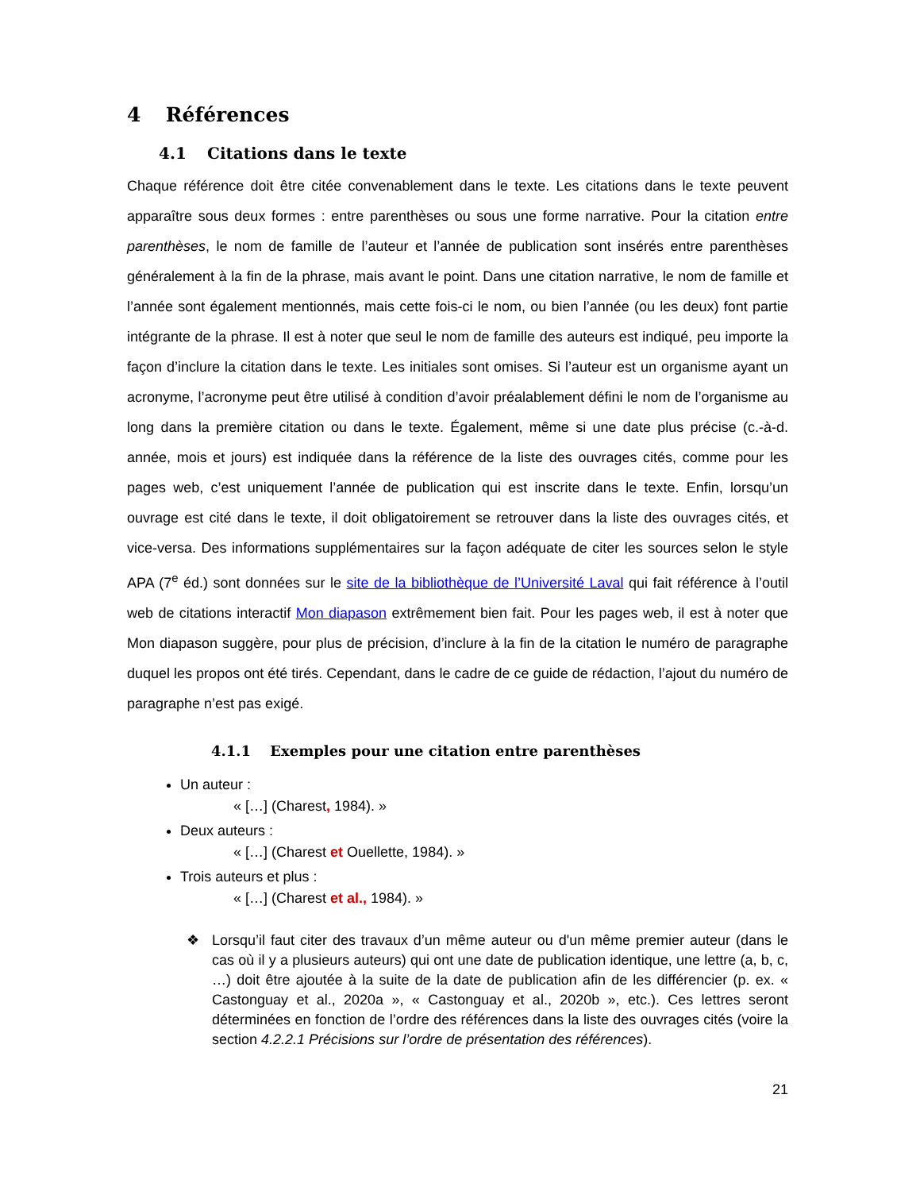4 Références
4.1 Citations dans le texte
Chaque référence doit être citée convenablement dans le texte. Les citations dans le texte peuvent apparaître sous deux formes : entre parenthèses ou sous une forme narrative. Pour la citation entre parenthèses, le nom de famille de l’auteur et l’année de publication sont insérés entre parenthèses généralement à la fin de la phrase, mais avant le point. Dans une citation narrative, le nom de famille et l’année sont également mentionnés, mais cette fois-ci le nom, ou bien l’année (ou les deux) font partie intégrante de la phrase. Il est à noter que seul le nom de famille des auteurs est indiqué, peu importe la façon d’inclure la citation dans le texte. Les initiales sont omises. Si l’auteur est un organisme ayant un acronyme, l’acronyme peut être utilisé à condition d’avoir préalablement défini le nom de l’organisme au long dans la première citation ou dans le texte. Également, même si une date plus précise (c.-à-d. année, mois et jours) est indiquée dans la référence de la liste des ouvrages cités, comme pour les pages web, c’est uniquement l’année de publication qui est inscrite dans le texte. Enfin, lorsqu’un ouvrage est cité dans le texte, il doit obligatoirement se retrouver dans la liste des ouvrages cités, et vice-versa. Des informations supplémentaires sur la façon adéquate de citer les sources selon le style APA (7<sup>e</sup> éd.) sont données sur le site de la bibliothèque de l’Université Laval qui fait référence à l’outil web de citations interactif Mon diapason extrêmement bien fait. Pour les pages web, il est à noter que Mon diapason suggère, pour plus de précision, d’inclure à la fin de la citation le numéro de paragraphe duquel les propos ont été tirés. Cependant, dans le cadre de ce guide de rédaction, l’ajout du numéro de paragraphe n’est pas exigé.
4.1.1 Exemples pour une citation entre parenthèses
Un auteur :
« […] (Charest, 1984). »
Deux auteurs :
« […] (Charest et Ouellette, 1984). »
Trois auteurs et plus :
« […] (Charest et al., 1984). »
❖ Lorsqu’il faut citer des travaux d’un même auteur ou d'un même premier auteur (dans le cas où il y a plusieurs auteurs) qui ont une date de publication identique, une lettre (a, b, c, …) doit être ajoutée à la suite de la date de publication afin de les différencier (p. ex. « Castonguay et al., 2020a », « Castonguay et al., 2020b », etc.). Ces lettres seront déterminées en fonction de l’ordre des références dans la liste des ouvrages cités (voire la section 4.2.2.1 Précisions sur l’ordre de présentation des références).
21